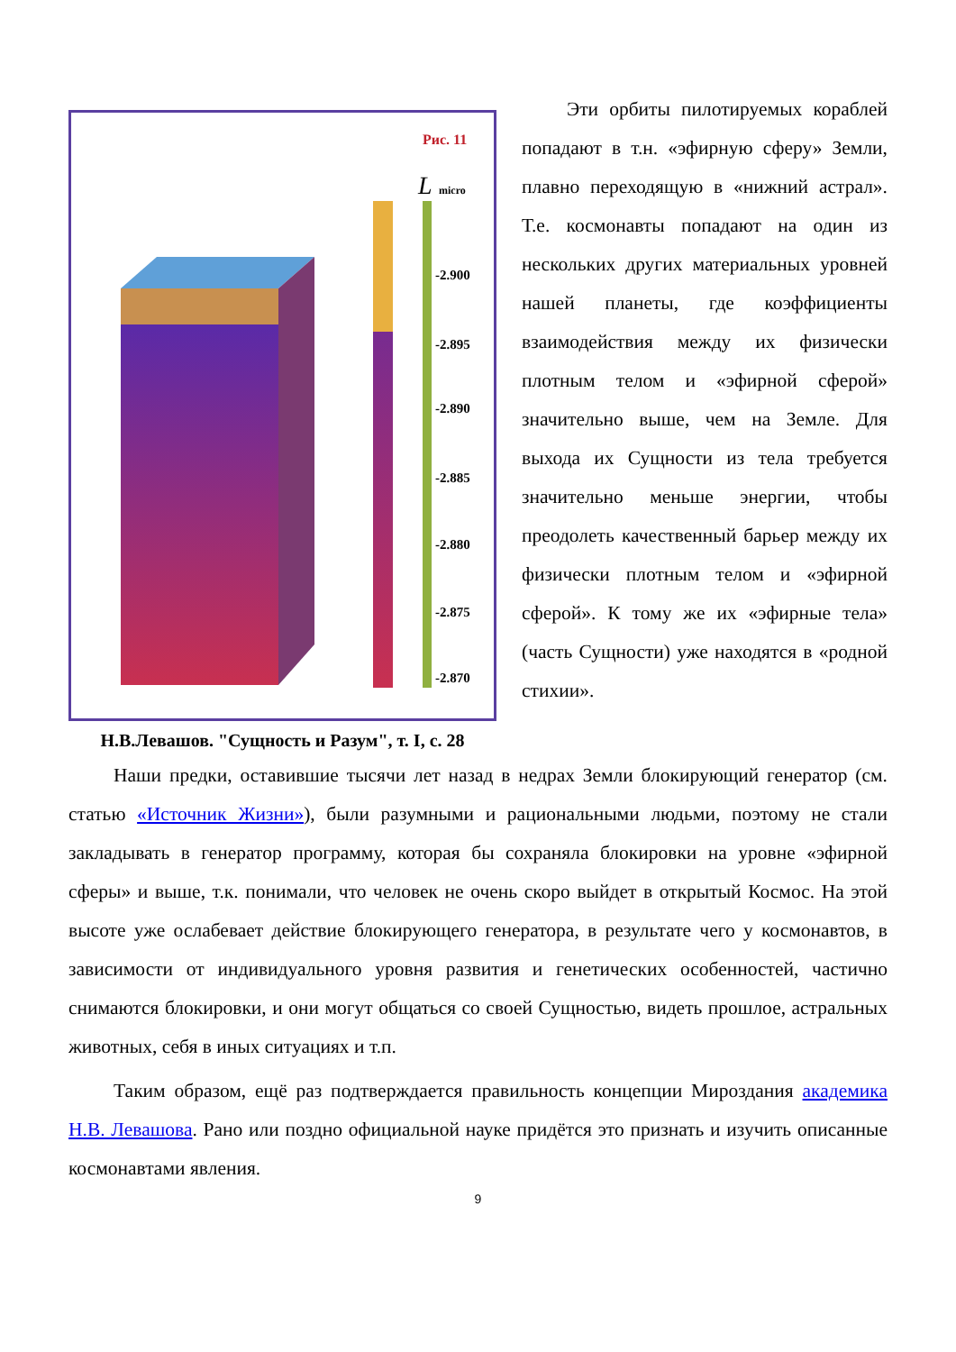Рис. 11
-2.900
-2.895
-2.890
-2.885
-2.880
-2.875
-2.870
L
micro
Н.В.Левашов. "Сущность и Разум", т. I, с. 28
Эти орбиты пилотируемых кораблей попадают в т.н. «эфирную сферу» Земли, плавно переходящую в «нижний астрал». Т.е. космонавты попадают на один из нескольких других материальных уровней нашей планеты, где коэффициенты взаимодействия между их физически плотным телом и «эфирной сферой» значительно выше, чем на Земле. Для выхода их Сущности из тела требуется значительно меньше энергии, чтобы преодолеть качественный барьер между их физически плотным телом и «эфирной сферой». К тому же их «эфирные тела» (часть Сущности) уже находятся в «родной стихии».
Наши предки, оставившие тысячи лет назад в недрах Земли блокирующий генератор (см. статью «Источник Жизни»), были разумными и рациональными людьми, поэтому не стали закладывать в генератор программу, которая бы сохраняла блокировки на уровне «эфирной сферы» и выше, т.к. понимали, что человек не очень скоро выйдет в открытый Космос. На этой высоте уже ослабевает действие блокирующего генератора, в результате чего у космонавтов, в зависимости от индивидуального уровня развития и генетических особенностей, частично снимаются блокировки, и они могут общаться со своей Сущностью, видеть прошлое, астральных животных, себя в иных ситуациях и т.п.
Таким образом, ещё раз подтверждается правильность концепции Мироздания академика Н.В. Левашова. Рано или поздно официальной науке придётся это признать и изучить описанные космонавтами явления.
9